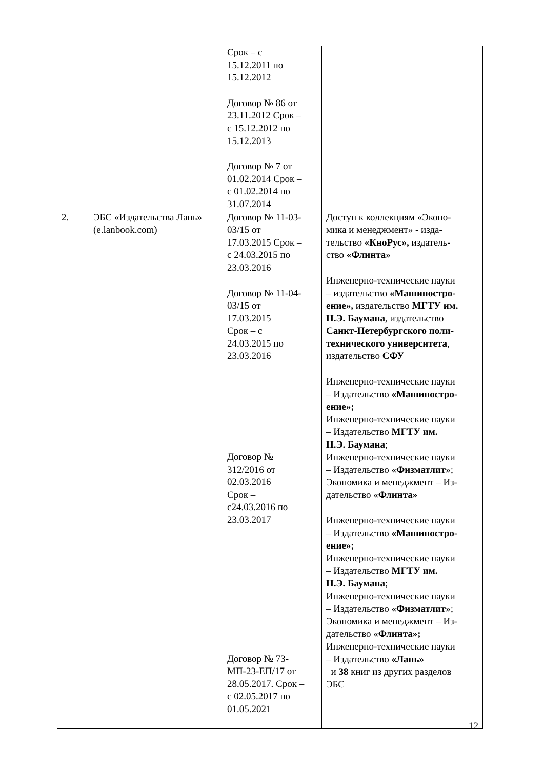| | | Срок – с 15.12.2011 по 15.12.2012 Договор № 86 от 23.11.2012 Срок – с 15.12.2012 по 15.12.2013 Договор № 7 от 01.02.2014 Срок – с 01.02.2014 по 31.07.2014 | |
| 2. | ЭБС «Издательства Лань» (e.lanbook.com) | Договор № 11-03- 03/15 от 17.03.2015 Срок – с 24.03.2015 по 23.03.2016 Договор № 11-04- 03/15 от 17.03.2015 Срок – с 24.03.2015 по 23.03.2016 Договор № 312/2016 от 02.03.2016 Срок – с24.03.2016 по 23.03.2017 Договор № 73- МП-23-ЕП/17 от 28.05.2017. Срок – с 02.05.2017 по 01.05.2021 | Доступ к коллекциям «Эконо- мика и менеджмент» - изда- тельство «КноРус», издатель- ство «Флинта» Инженерно-технические науки – издательство «Машиностро- ение», издательство МГТУ им. Н.Э. Баумана , издательство Санкт-Петербургского поли- технического университета , издательство СФУ Инженерно-технические науки – Издательство «Машиностро- ение»; Инженерно-технические науки – Издательство МГТУ им. Н.Э. Баумана ; Инженерно-технические науки – Издательство «Физматлит» ; Экономика и менеджмент – Из- дательство «Флинта» Инженерно-технические науки – Издательство «Машиностро- ение»; Инженерно-технические науки – Издательство МГТУ им. Н.Э. Баумана ; Инженерно-технические науки – Издательство «Физматлит» ; Экономика и менеджмент – Из- дательство «Флинта»; Инженерно-технические науки – Издательство «Лань» и 38 книг из других разделов ЭБС |
12